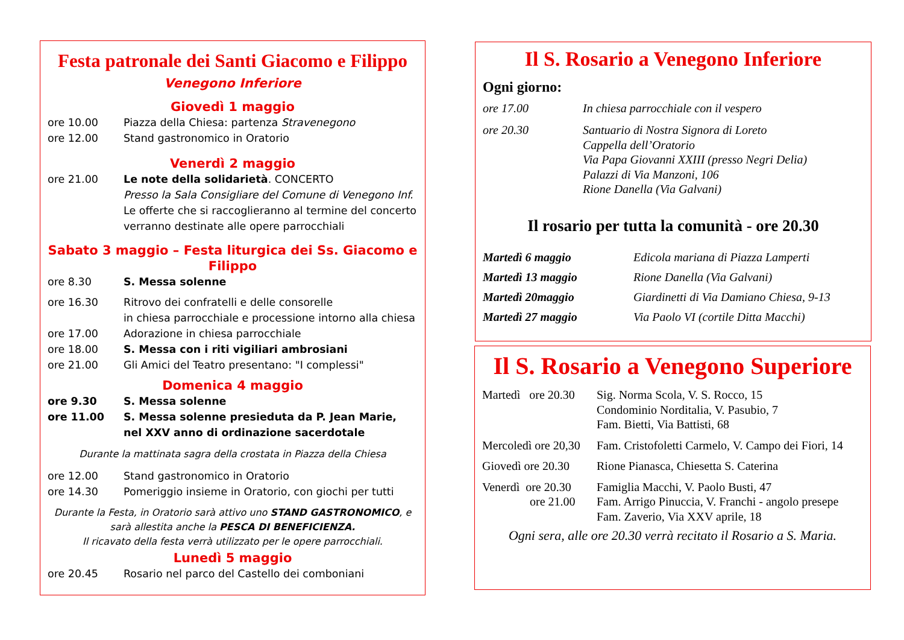Festa patronale dei Santi Giacomo e Filippo
Venegono Inferiore
Giovedì 1 maggio
ore 10.00 Piazza della Chiesa: partenza Stravenegono
ore 12.00 Stand gastronomico in Oratorio
Venerdì 2 maggio
ore 21.00 Le note della solidarietà. CONCERTO
Presso la Sala Consigliare del Comune di Venegono Inf.
Le offerte che si raccoglieranno al termine del concerto verranno destinate alle opere parrocchiali
Sabato 3 maggio – Festa liturgica dei Ss. Giacomo e Filippo
ore 8.30 S. Messa solenne
ore 16.30 Ritrovo dei confratelli e delle consorelle
in chiesa parrocchiale e processione intorno alla chiesa
ore 17.00 Adorazione in chiesa parrocchiale
ore 18.00 S. Messa con i riti vigiliari ambrosiani
ore 21.00 Gli Amici del Teatro presentano: "I complessi"
Domenica 4 maggio
ore 9.30 S. Messa solenne
ore 11.00 S. Messa solenne presieduta da P. Jean Marie,
nel XXV anno di ordinazione sacerdotale
Durante la mattinata sagra della crostata in Piazza della Chiesa
ore 12.00 Stand gastronomico in Oratorio
ore 14.30 Pomeriggio insieme in Oratorio, con giochi per tutti
Durante la Festa, in Oratorio sarà attivo uno STAND GASTRONOMICO, e sarà allestita anche la PESCA DI BENEFICIENZA.
Il ricavato della festa verrà utilizzato per le opere parrocchiali.
Lunedì 5 maggio
ore 20.45 Rosario nel parco del Castello dei comboniani
Il S. Rosario a Venegono Inferiore
Ogni giorno:
ore 17.00 In chiesa parrocchiale con il vespero
ore 20.30 Santuario di Nostra Signora di Loreto
Cappella dell’Oratorio
Via Papa Giovanni XXIII (presso Negri Delia)
Palazzi di Via Manzoni, 106
Rione Danella (Via Galvani)
Il rosario per tutta la comunità - ore 20.30
Martedì 6 maggio
Martedì 13 maggio
Martedì 20maggio
Martedì 27 maggio
Edicola mariana di Piazza Lamperti
Rione Danella (Via Galvani)
Giardinetti di Via Damiano Chiesa, 9-13
Via Paolo VI (cortile Ditta Macchi)
Il S. Rosario a Venegono Superiore
Martedì ore 20.30
Sig. Norma Scola, V. S. Rocco, 15
Condominio Norditalia, V. Pasubio, 7
Fam. Bietti, Via Battisti, 68
Mercoledì ore 20,30
Fam. Cristofoletti Carmelo, V. Campo dei Fiori, 14
Giovedì ore 20.30
Rione Pianasca, Chiesetta S. Caterina
Venerdì ore 20.30
ore 21.00
Famiglia Macchi, V. Paolo Busti, 47
Fam. Arrigo Pinuccia, V. Franchi - angolo presepe
Fam. Zaverio, Via XXV aprile, 18
Ogni sera, alle ore 20.30 verrà recitato il Rosario a S. Maria.